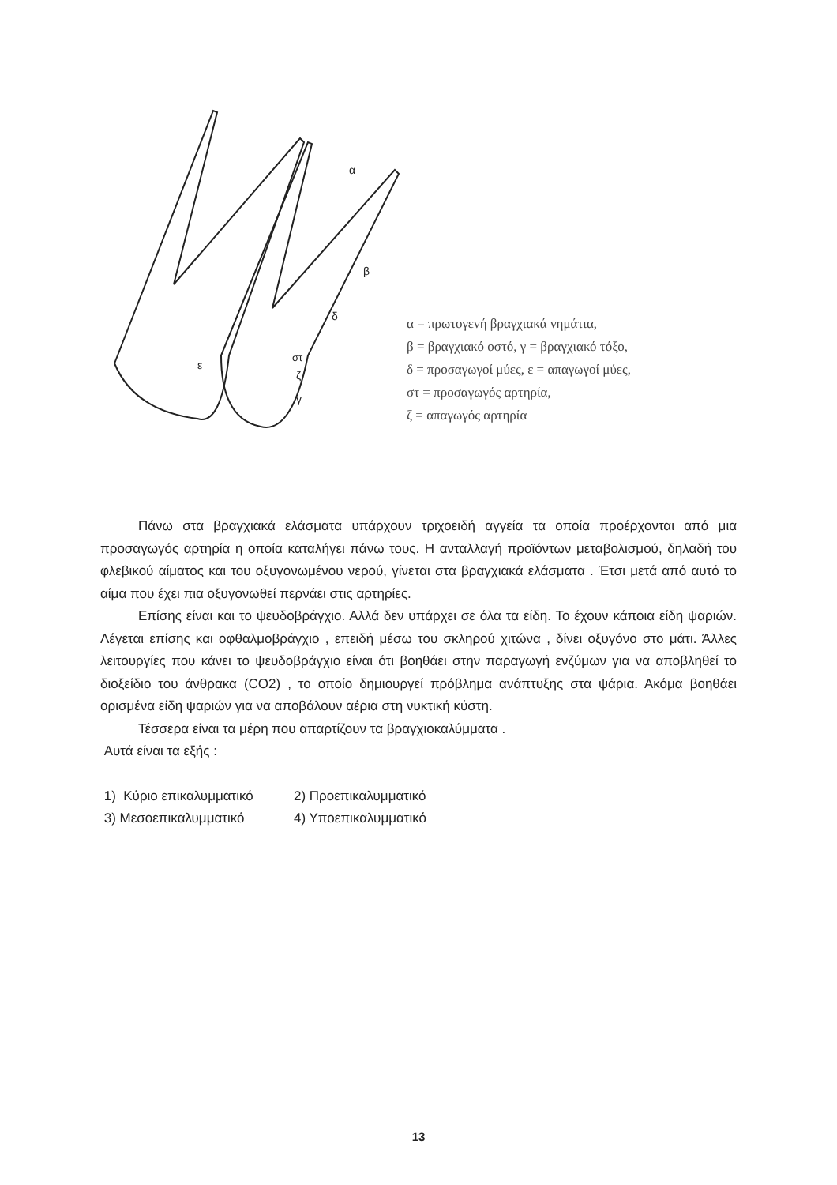α
β
δ
στ
ε
ζ
γ
α = πρωτογενή βραγχιακά νημάτια,
β = βραγχιακό οστό, γ = βραγχιακό τόξο,
δ = προσαγωγοί μύες, ε = απαγωγοί μύες,
στ = προσαγωγός αρτηρία,
ζ = απαγωγός αρτηρία
Πάνω στα βραγχιακά ελάσματα υπάρχουν τριχοειδή αγγεία τα οποία προέρχονται από μια προσαγωγός αρτηρία η οποία καταλήγει πάνω τους. Η ανταλλαγή προϊόντων μεταβολισμού, δηλαδή του φλεβικού αίματος και του οξυγονωμένου νερού, γίνεται στα βραγχιακά ελάσματα . Έτσι μετά από αυτό το αίμα που έχει πια οξυγονωθεί περνάει στις αρτηρίες.
Επίσης είναι και το ψευδοβράγχιο. Αλλά δεν υπάρχει σε όλα τα είδη. Το έχουν κάποια είδη ψαριών. Λέγεται επίσης και οφθαλμοβράγχιο , επειδή μέσω του σκληρού χιτώνα , δίνει οξυγόνο στο μάτι. Άλλες λειτουργίες που κάνει το ψευδοβράγχιο είναι ότι βοηθάει στην παραγωγή ενζύμων για να αποβληθεί το διοξείδιο του άνθρακα (CO2) , το οποίο δημιουργεί πρόβλημα ανάπτυξης στα ψάρια. Ακόμα βοηθάει ορισμένα είδη ψαριών για να αποβάλουν αέρια στη νυκτική κύστη.
Τέσσερα είναι τα μέρη που απαρτίζουν τα βραγχιοκαλύμματα .
Αυτά είναι τα εξής :
1) Κύριο επικαλυμματικό 2) Προεπικαλυμματικό
3) Μεσοεπικαλυμματικό 4) Υποεπικαλυμματικό
13